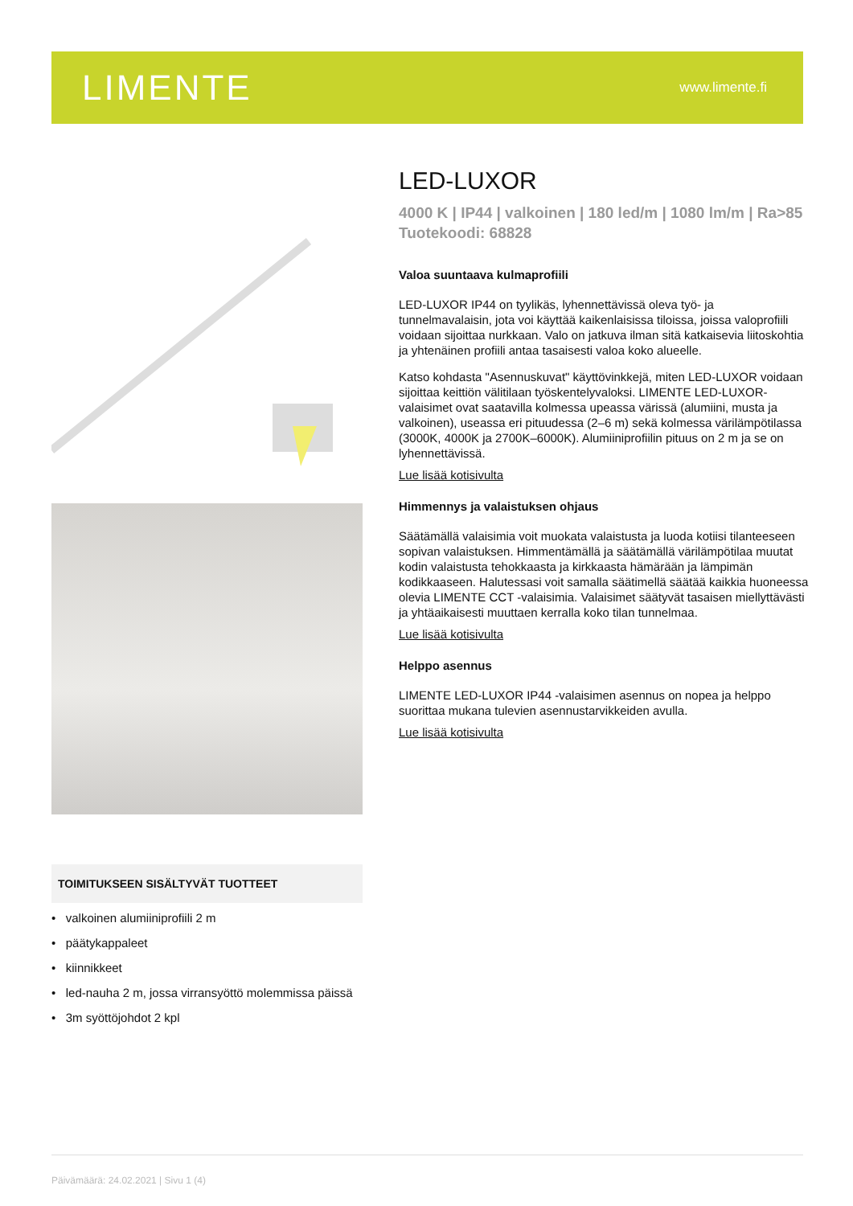LIMENTE
www.limente.fi
TOIMITUKSEEN SISÄLTYVÄT TUOTTEET
• valkoinen alumiiniprofiili 2 m
• päätykappaleet
• kiinnikkeet
• led-nauha 2 m, jossa virransyöttö molemmissa päissä
• 3m syöttöjohdot 2 kpl
LED-LUXOR
4000 K | IP44 | valkoinen | 180 led/m | 1080 lm/m | Ra>85
Tuotekoodi: 68828
Valoa suuntaava kulmaprofiili
LED-LUXOR IP44 on tyylikäs, lyhennettävissä oleva työ- ja tunnelmavalaisin, jota voi käyttää kaikenlaisissa tiloissa, joissa valoprofiili voidaan sijoittaa nurkkaan. Valo on jatkuva ilman sitä katkaisevia liitoskohtia ja yhtenäinen profiili antaa tasaisesti valoa koko alueelle.
Katso kohdasta "Asennuskuvat" käyttövinkkejä, miten LED-LUXOR voidaan sijoittaa keittiön välitilaan työskentelyvaloksi. LIMENTE LED-LUXOR-valaisimet ovat saatavilla kolmessa upeassa värissä (alumiini, musta ja valkoinen), useassa eri pituudessa (2–6 m) sekä kolmessa värilämpötilassa (3000K, 4000K ja 2700K–6000K). Alumiiniprofiilin pituus on 2 m ja se on lyhennettävissä.
Lue lisää kotisivulta
Himmennys ja valaistuksen ohjaus
Säätämällä valaisimia voit muokata valaistusta ja luoda kotiisi tilanteeseen sopivan valaistuksen. Himmentämällä ja säätämällä värilämpötilaa muutat kodin valaistusta tehokkaasta ja kirkkaasta hämärään ja lämpimän kodikkaaseen. Halutessasi voit samalla säätimellä säätää kaikkia huoneessa olevia LIMENTE CCT -valaisimia. Valaisimet säätyvät tasaisen miellyttävästi ja yhtäaikaisesti muuttaen kerralla koko tilan tunnelmaa.
Lue lisää kotisivulta
Helppo asennus
LIMENTE LED-LUXOR IP44 -valaisimen asennus on nopea ja helppo suorittaa mukana tulevien asennustarvikkeiden avulla.
Lue lisää kotisivulta
Päivämäärä: 24.02.2021 | Sivu 1 (4)